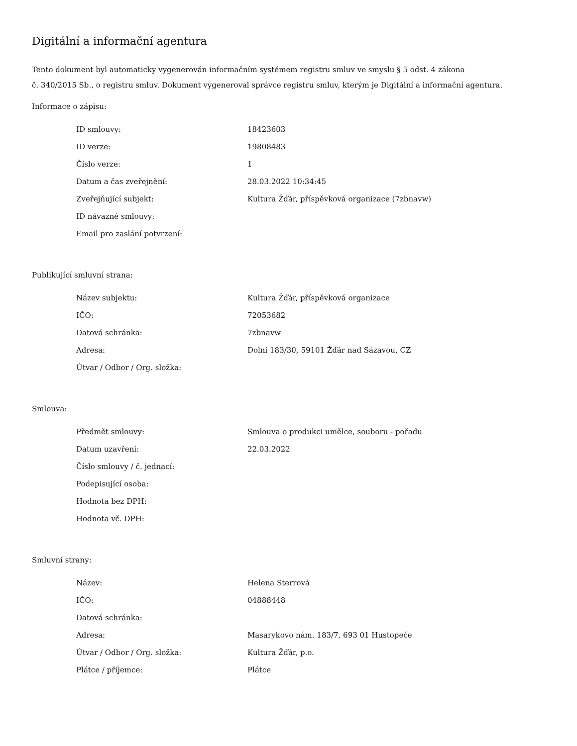Digitální a informační agentura
Tento dokument byl automaticky vygenerován informačním systémem registru smluv ve smyslu § 5 odst. 4 zákona
č. 340/2015 Sb., o registru smluv. Dokument vygeneroval správce registru smluv, kterým je Digitální a informační agentura.
Informace o zápisu:
| ID smlouvy: | 18423603 |
| ID verze: | 19808483 |
| Číslo verze: | 1 |
| Datum a čas zveřejnění: | 28.03.2022 10:34:45 |
| Zveřejňující subjekt: | Kultura Žďár, příspěvková organizace (7zbnavw) |
| ID návazné smlouvy: | |
| Email pro zaslání potvrzení: | |
Publikující smluvní strana:
| Název subjektu: | Kultura Žďár, příspěvková organizace |
| IČO: | 72053682 |
| Datová schránka: | 7zbnavw |
| Adresa: | Dolní 183/30, 59101 Žďár nad Sázavou, CZ |
| Útvar / Odbor / Org. složka: | |
Smlouva:
| Předmět smlouvy: | Smlouva o produkci umělce, souboru - pořadu |
| Datum uzavření: | 22.03.2022 |
| Číslo smlouvy / č. jednací: | |
| Podepisující osoba: | |
| Hodnota bez DPH: | |
| Hodnota vč. DPH: | |
Smluvní strany:
| Název: | Helena Sterrová |
| IČO: | 04888448 |
| Datová schránka: | |
| Adresa: | Masarykovo nám. 183/7, 693 01 Hustopeče |
| Útvar / Odbor / Org. složka: | Kultura Žďár, p.o. |
| Plátce / příjemce: | Plátce |